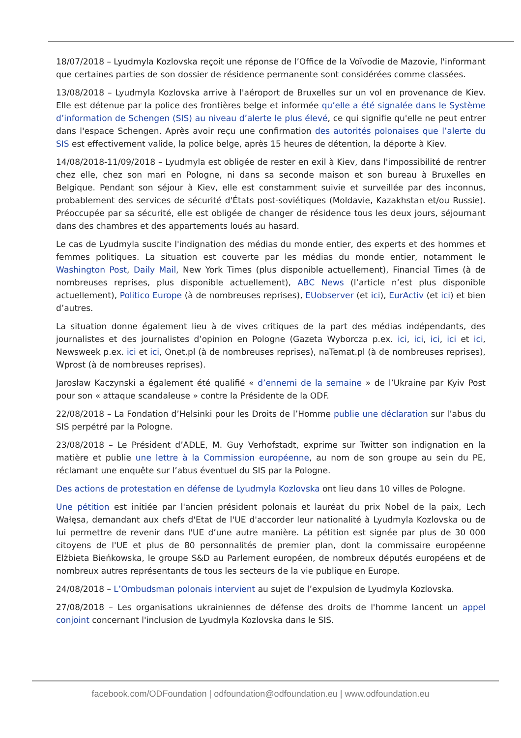18/07/2018 – Lyudmyla Kozlovska reçoit une réponse de l’Office de la Voïvodie de Mazovie, l'informant que certaines parties de son dossier de résidence permanente sont considérées comme classées.
13/08/2018 – Lyudmyla Kozlovska arrive à l'aéroport de Bruxelles sur un vol en provenance de Kiev. Elle est détenue par la police des frontières belge et informée qu’elle a été signalée dans le Système d’information de Schengen (SIS) au niveau d’alerte le plus élevé, ce qui signifie qu'elle ne peut entrer dans l'espace Schengen. Après avoir reçu une confirmation des autorités polonaises que l’alerte du SIS est effectivement valide, la police belge, après 15 heures de détention, la déporte à Kiev.
14/08/2018-11/09/2018 – Lyudmyla est obligée de rester en exil à Kiev, dans l'impossibilité de rentrer chez elle, chez son mari en Pologne, ni dans sa seconde maison et son bureau à Bruxelles en Belgique. Pendant son séjour à Kiev, elle est constamment suivie et surveillée par des inconnus, probablement des services de sécurité d'États post-soviétiques (Moldavie, Kazakhstan et/ou Russie). Préoccupée par sa sécurité, elle est obligée de changer de résidence tous les deux jours, séjournant dans des chambres et des appartements loués au hasard.
Le cas de Lyudmyla suscite l'indignation des médias du monde entier, des experts et des hommes et femmes politiques. La situation est couverte par les médias du monde entier, notamment le Washington Post, Daily Mail, New York Times (plus disponible actuellement), Financial Times (à de nombreuses reprises, plus disponible actuellement), ABC News (l’article n’est plus disponible actuellement), Politico Europe (à de nombreuses reprises), EUobserver (et ici), EurActiv (et ici) et bien d’autres.
La situation donne également lieu à de vives critiques de la part des médias indépendants, des journalistes et des journalistes d’opinion en Pologne (Gazeta Wyborcza p.ex. ici, ici, ici, ici et ici, Newsweek p.ex. ici et ici, Onet.pl (à de nombreuses reprises), naTemat.pl (à de nombreuses reprises), Wprost (à de nombreuses reprises).
Jarosław Kaczynski a également été qualifié « d’ennemi de la semaine » de l’Ukraine par Kyiv Post pour son « attaque scandaleuse » contre la Présidente de la ODF.
22/08/2018 – La Fondation d’Helsinki pour les Droits de l’Homme publie une déclaration sur l’abus du SIS perpétré par la Pologne.
23/08/2018 – Le Président d’ADLE, M. Guy Verhofstadt, exprime sur Twitter son indignation en la matière et publie une lettre à la Commission européenne, au nom de son groupe au sein du PE, réclamant une enquête sur l’abus éventuel du SIS par la Pologne.
Des actions de protestation en défense de Lyudmyla Kozlovska ont lieu dans 10 villes de Pologne.
Une pétition est initiée par l'ancien président polonais et lauréat du prix Nobel de la paix, Lech Wałęsa, demandant aux chefs d'Etat de l'UE d'accorder leur nationalité à Lyudmyla Kozlovska ou de lui permettre de revenir dans l'UE d’une autre manière. La pétition est signée par plus de 30 000 citoyens de l'UE et plus de 80 personnalités de premier plan, dont la commissaire européenne Elżbieta Bieńkowska, le groupe S&D au Parlement européen, de nombreux députés européens et de nombreux autres représentants de tous les secteurs de la vie publique en Europe.
24/08/2018 – L’Ombudsman polonais intervient au sujet de l’expulsion de Lyudmyla Kozlovska.
27/08/2018 – Les organisations ukrainiennes de défense des droits de l'homme lancent un appel conjoint concernant l'inclusion de Lyudmyla Kozlovska dans le SIS.
facebook.com/ODFoundation | odfoundation@odfoundation.eu | www.odfoundation.eu